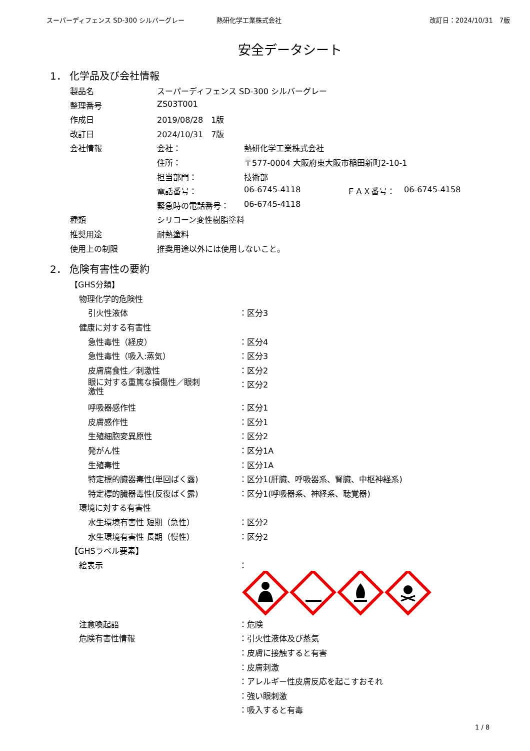スーパーディフェンス SD-300 シルバーグレー 熱研化学工業株式会社 改訂日：2024/10/31　7版
安全データシート
1． 化学品及び会社情報
| 製品名 | スーパーディフェンス SD-300 シルバーグレー | | | |
| 整理番号 | ZS03T001 | | | |
| 作成日 | 2019/08/28 1版 | | | |
| 改訂日 | 2024/10/31 7版 | | | |
| 会社情報 | 会社： | 熱研化学工業株式会社 | | |
| | 住所： | 〒577-0004 大阪府東大阪市稲田新町2-10-1 | | |
| | 担当部門： | 技術部 | | |
| | 電話番号： | 06-6745-4118 | ＦＡＸ番号： | 06-6745-4158 |
| | 緊急時の電話番号： | 06-6745-4118 | | |
| 種類 | シリコーン変性樹脂塗料 | | | |
| 推奨用途 | 耐熱塗料 | | | |
| 使用上の制限 | 推奨用途以外には使用しないこと。 | | | |
2． 危険有害性の要約
| 【GHS分類】 | |
| 物理化学的危険性 | |
| 引火性液体 | ：区分3 |
| 健康に対する有害性 | |
| 急性毒性（経皮） | ：区分4 |
| 急性毒性（吸入:蒸気） | ：区分3 |
| 皮膚腐食性／刺激性 | ：区分2 |
| 眼に対する重篤な損傷性／眼刺 激性 | ：区分2 |
| 呼吸器感作性 | ：区分1 |
| 皮膚感作性 | ：区分1 |
| 生殖細胞変異原性 | ：区分2 |
| 発がん性 | ：区分1A |
| 生殖毒性 | ：区分1A |
| 特定標的臓器毒性(単回ばく露) | ：区分1(肝臓、呼吸器系、腎臓、中枢神経系) |
| 特定標的臓器毒性(反復ばく露) | ：区分1(呼吸器系、神経系、聴覚器) |
| 環境に対する有害性 | |
| 水生環境有害性 短期（急性） | ：区分2 |
| 水生環境有害性 長期（慢性） | ：区分2 |
| 【GHSラベル要素】 | |
| 絵表示 | ： |
| 注意喚起語 | ：危険 |
| 危険有害性情報 | ：引火性液体及び蒸気 |
| | ：皮膚に接触すると有害 |
| | ：皮膚刺激 |
| | ：アレルギー性皮膚反応を起こすおそれ |
| | ：強い眼刺激 |
| | ：吸入すると有毒 |
1 / 8